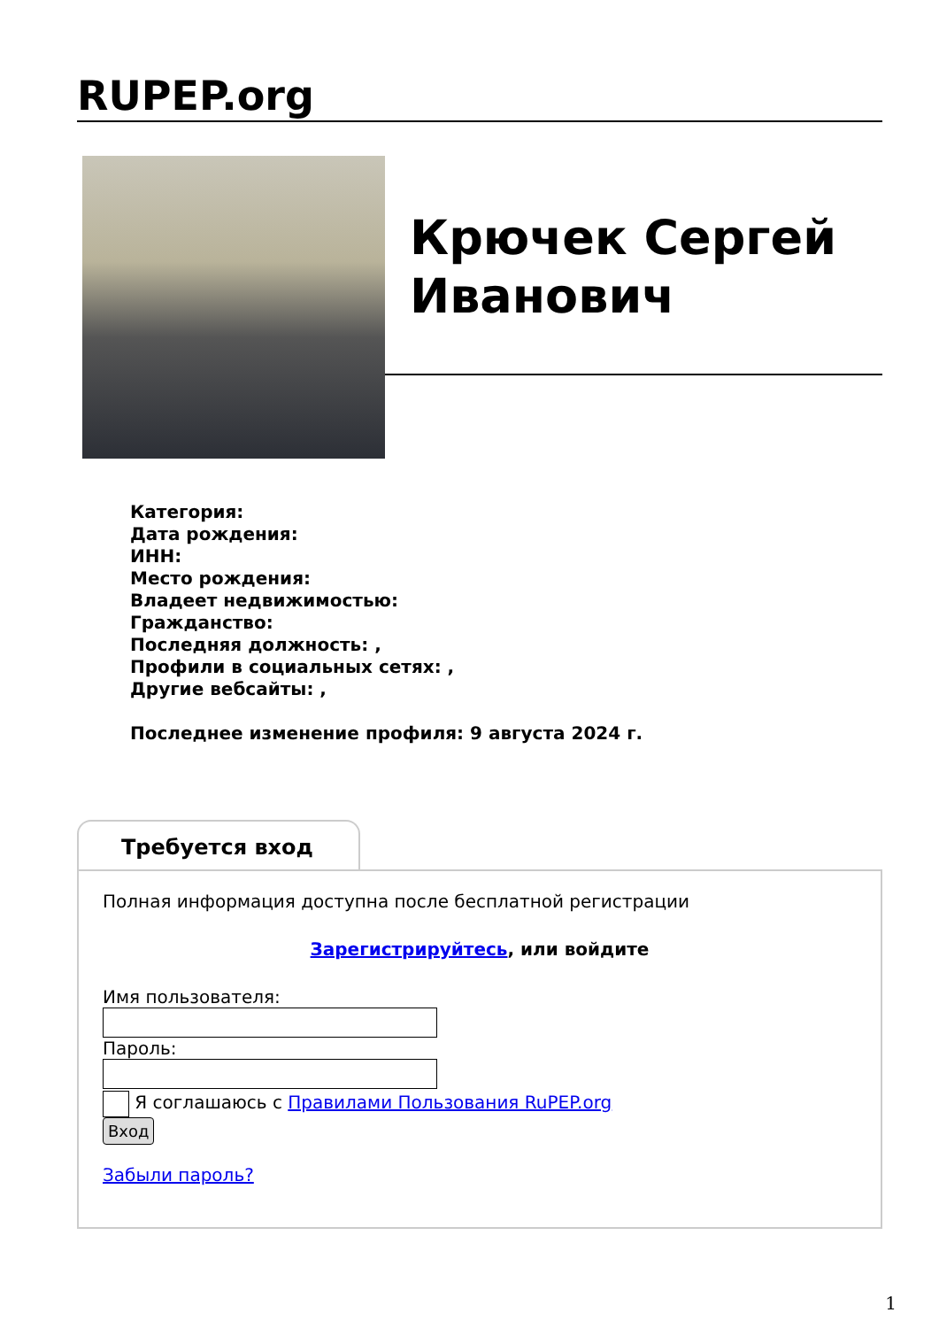RUPEP.org
Крючек Сергей Иванович
Категория:
Дата рождения:
ИНН:
Место рождения:
Владеет недвижимостью:
Гражданство:
Последняя должность: ,
Профили в социальных сетях: ,
Другие вебсайты: ,
Последнее изменение профиля: 9 августа 2024 г.
Требуется вход
Полная информация доступна после бесплатной регистрации
Зарегистрируйтесь, или войдите
Имя пользователя:
Пароль:
Я соглашаюсь с Правилами Пользования RuPEP.org
Вход
Забыли пароль?
1